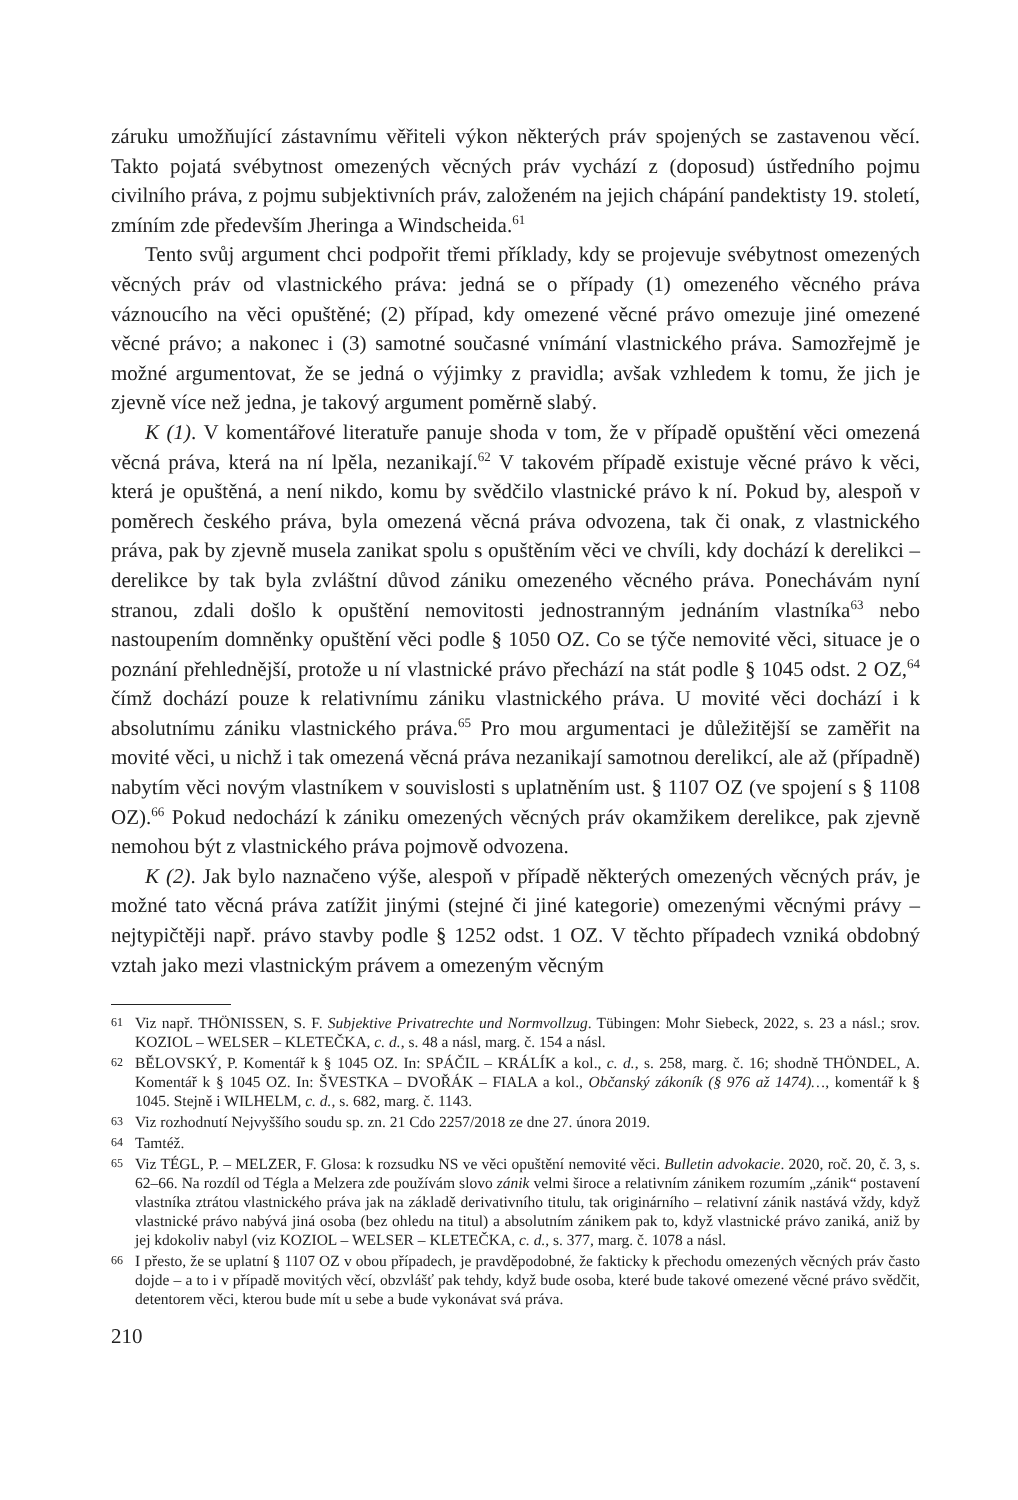záruku umožňující zástavnímu věřiteli výkon některých práv spojených se zastavenou věcí. Takto pojatá svébytnost omezených věcných práv vychází z (doposud) ústředního pojmu civilního práva, z pojmu subjektivních práv, založeném na jejich chápání pandektisty 19. století, zmíním zde především Jheringa a Windscheida.<sup>61</sup>
Tento svůj argument chci podpořit třemi příklady, kdy se projevuje svébytnost omezených věcných práv od vlastnického práva: jedná se o případy (1) omezeného věcného práva váznoucího na věci opuštěné; (2) případ, kdy omezené věcné právo omezuje jiné omezené věcné právo; a nakonec i (3) samotné současné vnímání vlastnického práva. Samozřejmě je možné argumentovat, že se jedná o výjimky z pravidla; avšak vzhledem k tomu, že jich je zjevně více než jedna, je takový argument poměrně slabý.
K (1). V komentářové literatuře panuje shoda v tom, že v případě opuštění věci omezená věcná práva, která na ní lpěla, nezanikají.<sup>62</sup> V takovém případě existuje věcné právo k věci, která je opuštěná, a není nikdo, komu by svědčilo vlastnické právo k ní. Pokud by, alespoň v poměrech českého práva, byla omezená věcná práva odvozena, tak či onak, z vlastnického práva, pak by zjevně musela zanikat spolu s opuštěním věci ve chvíli, kdy dochází k derelikci – derelikce by tak byla zvláštní důvod zániku omezeného věcného práva. Ponechávám nyní stranou, zdali došlo k opuštění nemovitosti jednostranným jednáním vlastníka<sup>63</sup> nebo nastoupením domněnky opuštění věci podle § 1050 OZ. Co se týče nemovité věci, situace je o poznání přehlednější, protože u ní vlastnické právo přechází na stát podle § 1045 odst. 2 OZ,<sup>64</sup> čímž dochází pouze k relativnímu zániku vlastnického práva. U movité věci dochází i k absolutnímu zániku vlastnického práva.<sup>65</sup> Pro mou argumentaci je důležitější se zaměřit na movité věci, u nichž i tak omezená věcná práva nezanikají samotnou derelikcí, ale až (případně) nabytím věci novým vlastníkem v souvislosti s uplatněním ust. § 1107 OZ (ve spojení s § 1108 OZ).<sup>66</sup> Pokud nedochází k zániku omezených věcných práv okamžikem derelikce, pak zjevně nemohou být z vlastnického práva pojmově odvozena.
K (2). Jak bylo naznačeno výše, alespoň v případě některých omezených věcných práv, je možné tato věcná práva zatížit jinými (stejné či jiné kategorie) omezenými věcnými právy – nejtypičtěji např. právo stavby podle § 1252 odst. 1 OZ. V těchto případech vzniká obdobný vztah jako mezi vlastnickým právem a omezeným věcným
61
Viz např. THÖNISSEN, S. F. Subjektive Privatrechte und Normvollzug. Tübingen: Mohr Siebeck, 2022, s. 23 a násl.; srov. KOZIOL – WELSER – KLETEČKA, c. d., s. 48 a násl, marg. č. 154 a násl.
62
BĚLOVSKÝ, P. Komentář k § 1045 OZ. In: SPÁČIL – KRÁLÍK a kol., c. d., s. 258, marg. č. 16; shodně THÖNDEL, A. Komentář k § 1045 OZ. In: ŠVESTKA – DVOŘÁK – FIALA a kol., Občanský zákoník (§ 976 až 1474)…, komentář k § 1045. Stejně i WILHELM, c. d., s. 682, marg. č. 1143.
63
Viz rozhodnutí Nejvyššího soudu sp. zn. 21 Cdo 2257/2018 ze dne 27. února 2019.
64
Tamtéž.
65
Viz TÉGL, P. – MELZER, F. Glosa: k rozsudku NS ve věci opuštění nemovité věci. Bulletin advokacie. 2020, roč. 20, č. 3, s. 62–66. Na rozdíl od Tégla a Melzera zde používám slovo zánik velmi široce a relativním zánikem rozumím „zánik“ postavení vlastníka ztrátou vlastnického práva jak na základě derivativního titulu, tak originárního – relativní zánik nastává vždy, když vlastnické právo nabývá jiná osoba (bez ohledu na titul) a absolutním zánikem pak to, když vlastnické právo zaniká, aniž by jej kdokoliv nabyl (viz KOZIOL – WELSER – KLETEČKA, c. d., s. 377, marg. č. 1078 a násl.
66
I přesto, že se uplatní § 1107 OZ v obou případech, je pravděpodobné, že fakticky k přechodu omezených věcných práv často dojde – a to i v případě movitých věcí, obzvlášť pak tehdy, když bude osoba, které bude takové omezené věcné právo svědčit, detentorem věci, kterou bude mít u sebe a bude vykonávat svá práva.
210